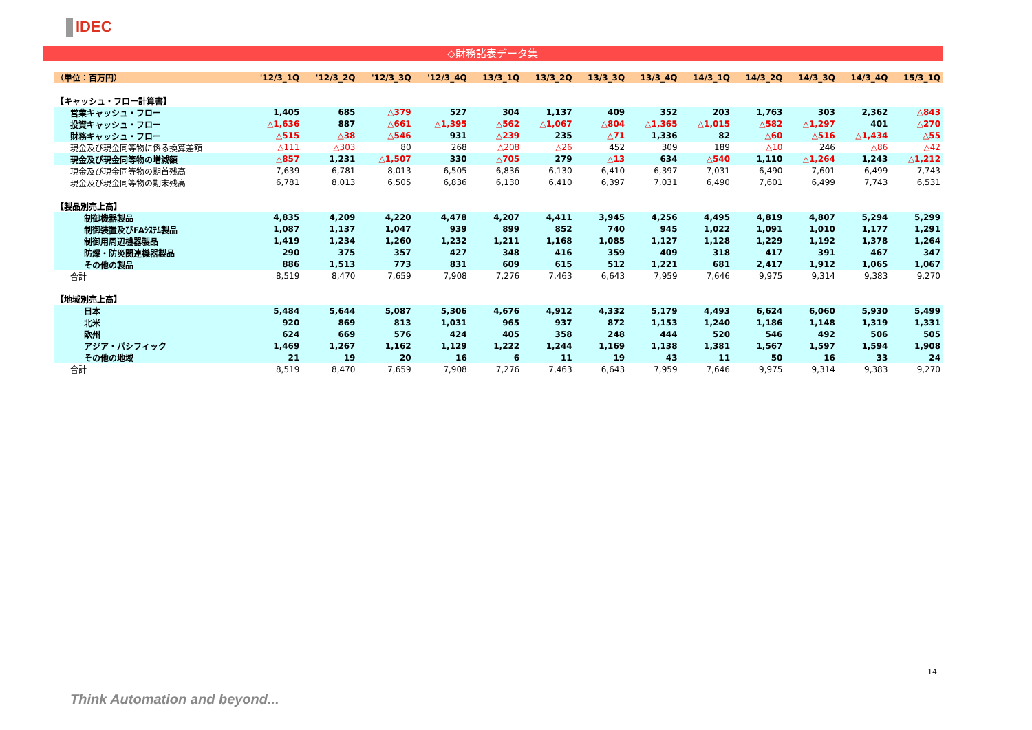IDEC
◇財務諸表データ集
| （単位：百万円） | '12/3_1Q | '12/3_2Q | '12/3_3Q | '12/3_4Q | 13/3_1Q | 13/3_2Q | 13/3_3Q | 13/3_4Q | 14/3_1Q | 14/3_2Q | 14/3_3Q | 14/3_4Q | 15/3_1Q |
| --- | --- | --- | --- | --- | --- | --- | --- | --- | --- | --- | --- | --- | --- |
| 【キャッシュ・フロー計算書】 | | | | | | | | | | | | | |
| 営業キャッシュ・フロー | 1,405 | 685 | △379 | 527 | 304 | 1,137 | 409 | 352 | 203 | 1,763 | 303 | 2,362 | △843 |
| 投資キャッシュ・フロー | △1,636 | 887 | △661 | △1,395 | △562 | △1,067 | △804 | △1,365 | △1,015 | △582 | △1,297 | 401 | △270 |
| 財務キャッシュ・フロー | △515 | △38 | △546 | 931 | △239 | 235 | △71 | 1,336 | 82 | △60 | △516 | △1,434 | △55 |
| 現金及び現金同等物に係る換算差額 | △111 | △303 | 80 | 268 | △208 | △26 | 452 | 309 | 189 | △10 | 246 | △86 | △42 |
| 現金及び現金同等物の増減額 | △857 | 1,231 | △1,507 | 330 | △705 | 279 | △13 | 634 | △540 | 1,110 | △1,264 | 1,243 | △1,212 |
| 現金及び現金同等物の期首残高 | 7,639 | 6,781 | 8,013 | 6,505 | 6,836 | 6,130 | 6,410 | 6,397 | 7,031 | 6,490 | 7,601 | 6,499 | 7,743 |
| 現金及び現金同等物の期末残高 | 6,781 | 8,013 | 6,505 | 6,836 | 6,130 | 6,410 | 6,397 | 7,031 | 6,490 | 7,601 | 6,499 | 7,743 | 6,531 |
| 【製品別売上高】 | | | | | | | | | | | | | |
| 制御機器製品 | 4,835 | 4,209 | 4,220 | 4,478 | 4,207 | 4,411 | 3,945 | 4,256 | 4,495 | 4,819 | 4,807 | 5,294 | 5,299 |
| 制御装置及びFAｼｽﾃﾑ製品 | 1,087 | 1,137 | 1,047 | 939 | 899 | 852 | 740 | 945 | 1,022 | 1,091 | 1,010 | 1,177 | 1,291 |
| 制御用周辺機器製品 | 1,419 | 1,234 | 1,260 | 1,232 | 1,211 | 1,168 | 1,085 | 1,127 | 1,128 | 1,229 | 1,192 | 1,378 | 1,264 |
| 防爆・防災関連機器製品 | 290 | 375 | 357 | 427 | 348 | 416 | 359 | 409 | 318 | 417 | 391 | 467 | 347 |
| その他の製品 | 886 | 1,513 | 773 | 831 | 609 | 615 | 512 | 1,221 | 681 | 2,417 | 1,912 | 1,065 | 1,067 |
| 合計 | 8,519 | 8,470 | 7,659 | 7,908 | 7,276 | 7,463 | 6,643 | 7,959 | 7,646 | 9,975 | 9,314 | 9,383 | 9,270 |
| 【地域別売上高】 | | | | | | | | | | | | | |
| 日本 | 5,484 | 5,644 | 5,087 | 5,306 | 4,676 | 4,912 | 4,332 | 5,179 | 4,493 | 6,624 | 6,060 | 5,930 | 5,499 |
| 北米 | 920 | 869 | 813 | 1,031 | 965 | 937 | 872 | 1,153 | 1,240 | 1,186 | 1,148 | 1,319 | 1,331 |
| 欧州 | 624 | 669 | 576 | 424 | 405 | 358 | 248 | 444 | 520 | 546 | 492 | 506 | 505 |
| アジア・パシフィック | 1,469 | 1,267 | 1,162 | 1,129 | 1,222 | 1,244 | 1,169 | 1,138 | 1,381 | 1,567 | 1,597 | 1,594 | 1,908 |
| その他の地域 | 21 | 19 | 20 | 16 | 6 | 11 | 19 | 43 | 11 | 50 | 16 | 33 | 24 |
| 合計 | 8,519 | 8,470 | 7,659 | 7,908 | 7,276 | 7,463 | 6,643 | 7,959 | 7,646 | 9,975 | 9,314 | 9,383 | 9,270 |
14
Think Automation and beyond...